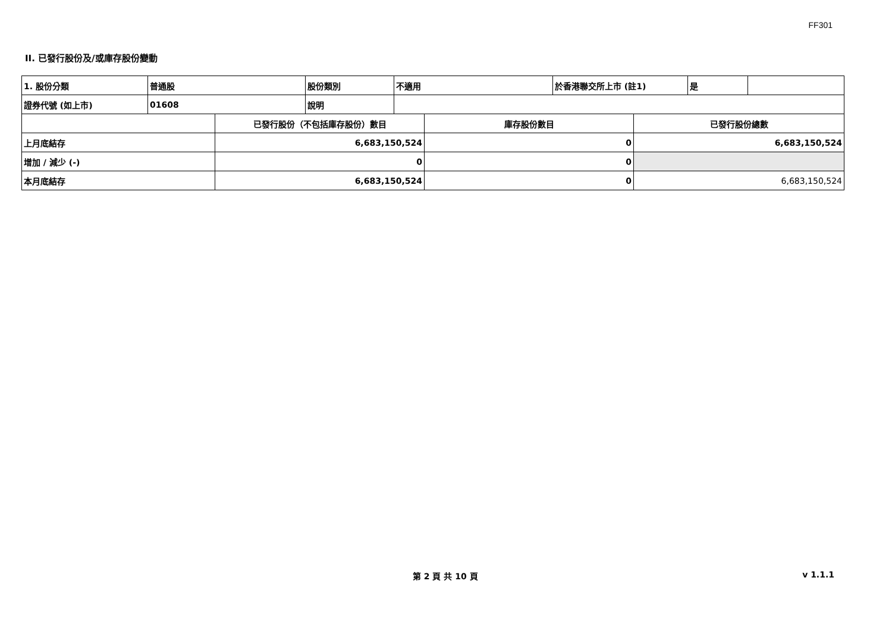FF301
II. 已發行股份及/或庫存股份變動
| 1. 股份分類 | 普通股 | 股份類別 | 不適用 | 於香港聯交所上市 (註1) | 是 | |
| 證券代號 (如上市) | 01608 | 說明 | | | | |
| | 已發行股份（不包括庫存股份）數目 | 庫存股份數目 | 已發行股份總數 |
| 上月底結存 | 6,683,150,524 | 0 | 6,683,150,524 |
| 增加 / 減少 (-) | 0 | 0 | |
| 本月底結存 | 6,683,150,524 | 0 | 6,683,150,524 |
第 2 頁 共 10 頁 v 1.1.1